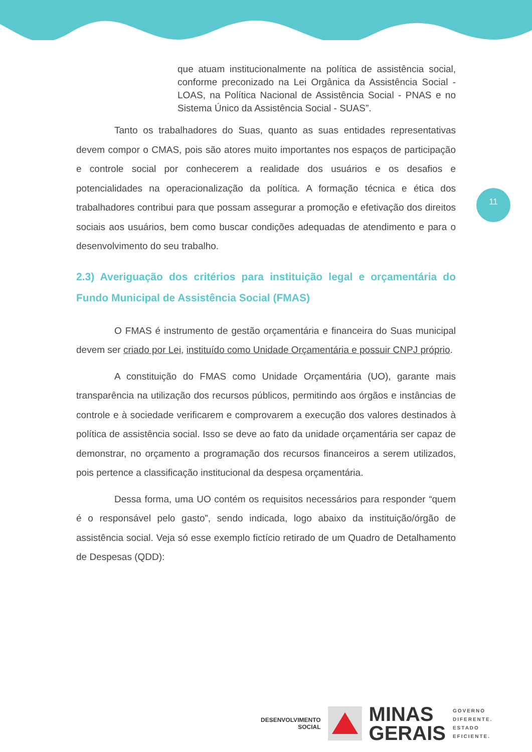11
que atuam institucionalmente na política de assistência social, conforme preconizado na Lei Orgânica da Assistência Social - LOAS, na Política Nacional de Assistência Social - PNAS e no Sistema Único da Assistência Social - SUAS”.
Tanto os trabalhadores do Suas, quanto as suas entidades representativas devem compor o CMAS, pois são atores muito importantes nos espaços de participação e controle social por conhecerem a realidade dos usuários e os desafios e potencialidades na operacionalização da política. A formação técnica e ética dos trabalhadores contribui para que possam assegurar a promoção e efetivação dos direitos sociais aos usuários, bem como buscar condições adequadas de atendimento e para o desenvolvimento do seu trabalho.
2.3) Averiguação dos critérios para instituição legal e orçamentária do Fundo Municipal de Assistência Social (FMAS)
O FMAS é instrumento de gestão orçamentária e financeira do Suas municipal devem ser criado por Lei, instituído como Unidade Orçamentária e possuir CNPJ próprio.
A constituição do FMAS como Unidade Orçamentária (UO), garante mais transparência na utilização dos recursos públicos, permitindo aos órgãos e instâncias de controle e à sociedade verificarem e comprovarem a execução dos valores destinados à política de assistência social. Isso se deve ao fato da unidade orçamentária ser capaz de demonstrar, no orçamento a programação dos recursos financeiros a serem utilizados, pois pertence a classificação institucional da despesa orçamentária.
Dessa forma, uma UO contém os requisitos necessários para responder “quem é o responsável pelo gasto”, sendo indicada, logo abaixo da instituição/órgão de assistência social. Veja só esse exemplo fictício retirado de um Quadro de Detalhamento de Despesas (QDD):
DESENVOLVIMENTO
SOCIAL
MINAS
GERAIS
GOVERNO
DIFERENTE.
ESTADO
EFICIENTE.